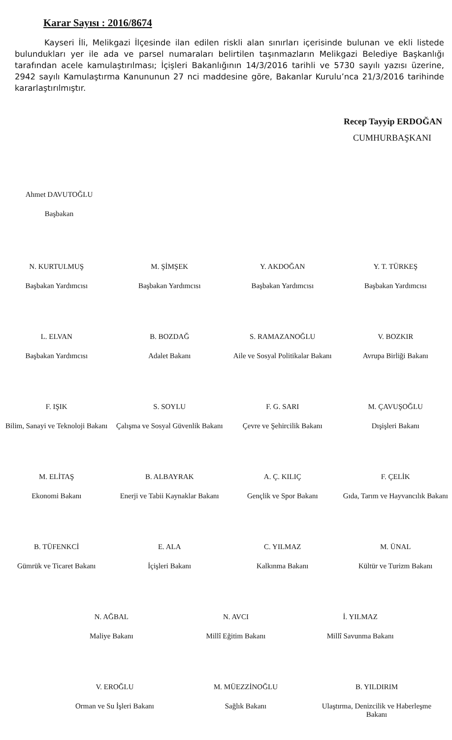Karar Sayısı : 2016/8674
Kayseri İli, Melikgazi İlçesinde ilan edilen riskli alan sınırları içerisinde bulunan ve ekli listede bulundukları yer ile ada ve parsel numaraları belirtilen taşınmazların Melikgazi Belediye Başkanlığı tarafından acele kamulaştırılması; İçişleri Bakanlığının 14/3/2016 tarihli ve 5730 sayılı yazısı üzerine, 2942 sayılı Kamulaştırma Kanununun 27 nci maddesine göre, Bakanlar Kurulu’nca 21/3/2016 tarihinde kararlaştırılmıştır.
Recep Tayyip ERDOĞAN
CUMHURBAŞKANI
Ahmet DAVUTOĞLU
Başbakan
N. KURTULMUŞ
Başbakan Yardımcısı
M. ŞİMŞEK
Başbakan Yardımcısı
Y. AKDOĞAN
Başbakan Yardımcısı
Y. T. TÜRKEŞ
Başbakan Yardımcısı
L. ELVAN
Başbakan Yardımcısı
B. BOZDAĞ
Adalet Bakanı
S. RAMAZANOĞLU
Aile ve Sosyal Politikalar Bakanı
V. BOZKIR
Avrupa Birliği Bakanı
F. IŞIK
Bilim, Sanayi ve Teknoloji Bakanı
S. SOYLU
Çalışma ve Sosyal Güvenlik Bakanı
F. G. SARI
Çevre ve Şehircilik Bakanı
M. ÇAVUŞOĞLU
Dışişleri Bakanı
M. ELİTAŞ
Ekonomi Bakanı
B. ALBAYRAK
Enerji ve Tabii Kaynaklar Bakanı
A. Ç. KILIÇ
Gençlik ve Spor Bakanı
F. ÇELİK
Gıda, Tarım ve Hayvancılık Bakanı
B. TÜFENKCİ
Gümrük ve Ticaret Bakanı
E. ALA
İçişleri Bakanı
C. YILMAZ
Kalkınma Bakanı
M. ÜNAL
Kültür ve Turizm Bakanı
N. AĞBAL
Maliye Bakanı
N. AVCI
Millî Eğitim Bakanı
İ. YILMAZ
Millî Savunma Bakanı
V. EROĞLU
Orman ve Su İşleri Bakanı
M. MÜEZZİNOĞLU
Sağlık Bakanı
B. YILDIRIM
Ulaştırma, Denizcilik ve Haberleşme Bakanı